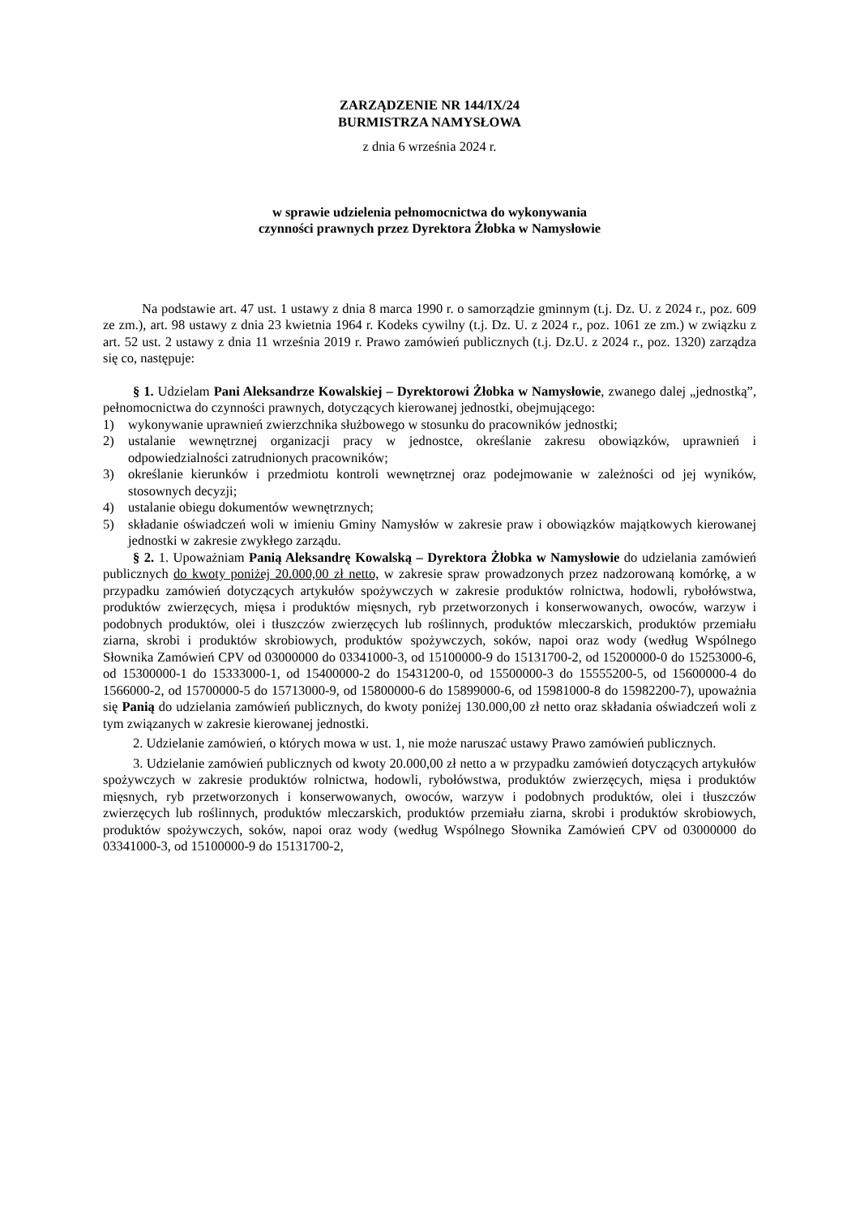ZARZĄDZENIE NR 144/IX/24
BURMISTRZA NAMYSŁOWA
z dnia 6 września 2024 r.
w sprawie udzielenia pełnomocnictwa do wykonywania
czynności prawnych przez Dyrektora Żłobka w Namysłowie
Na podstawie art. 47 ust. 1 ustawy z dnia 8 marca 1990 r. o samorządzie gminnym (t.j. Dz. U. z 2024 r., poz. 609 ze zm.), art. 98 ustawy z dnia 23 kwietnia 1964 r. Kodeks cywilny (t.j. Dz. U. z 2024 r., poz. 1061 ze zm.) w związku z art. 52 ust. 2 ustawy z dnia 11 września 2019 r. Prawo zamówień publicznych (t.j. Dz.U. z 2024 r., poz. 1320) zarządza się co, następuje:
§ 1. Udzielam Pani Aleksandrze Kowalskiej – Dyrektorowi Żłobka w Namysłowie, zwanego dalej „jednostką”, pełnomocnictwa do czynności prawnych, dotyczących kierowanej jednostki, obejmującego:
1) wykonywanie uprawnień zwierzchnika służbowego w stosunku do pracowników jednostki;
2) ustalanie wewnętrznej organizacji pracy w jednostce, określanie zakresu obowiązków, uprawnień i odpowiedzialności zatrudnionych pracowników;
3) określanie kierunków i przedmiotu kontroli wewnętrznej oraz podejmowanie w zależności od jej wyników, stosownych decyzji;
4) ustalanie obiegu dokumentów wewnętrznych;
5) składanie oświadczeń woli w imieniu Gminy Namysłów w zakresie praw i obowiązków majątkowych kierowanej jednostki w zakresie zwykłego zarządu.
§ 2. 1. Upoważniam Panią Aleksandrę Kowalską – Dyrektora Żłobka w Namysłowie do udzielania zamówień publicznych do kwoty poniżej 20.000,00 zł netto, w zakresie spraw prowadzonych przez nadzorowaną komórkę, a w przypadku zamówień dotyczących artykułów spożywczych w zakresie produktów rolnictwa, hodowli, rybołówstwa, produktów zwierzęcych, mięsa i produktów mięsnych, ryb przetworzonych i konserwowanych, owoców, warzyw i podobnych produktów, olei i tłuszczów zwierzęcych lub roślinnych, produktów mleczarskich, produktów przemiału ziarna, skrobi i produktów skrobiowych, produktów spożywczych, soków, napoi oraz wody (według Wspólnego Słownika Zamówień CPV od 03000000 do 03341000-3, od 15100000-9 do 15131700-2, od 15200000-0 do 15253000-6, od 15300000-1 do 15333000-1, od 15400000-2 do 15431200-0, od 15500000-3 do 15555200-5, od 15600000-4 do 1566000-2, od 15700000-5 do 15713000-9, od 15800000-6 do 15899000-6, od 15981000-8 do 15982200-7), upoważnia się Panią do udzielania zamówień publicznych, do kwoty poniżej 130.000,00 zł netto oraz składania oświadczeń woli z tym związanych w zakresie kierowanej jednostki.
2. Udzielanie zamówień, o których mowa w ust. 1, nie może naruszać ustawy Prawo zamówień publicznych.
3. Udzielanie zamówień publicznych od kwoty 20.000,00 zł netto a w przypadku zamówień dotyczących artykułów spożywczych w zakresie produktów rolnictwa, hodowli, rybołówstwa, produktów zwierzęcych, mięsa i produktów mięsnych, ryb przetworzonych i konserwowanych, owoców, warzyw i podobnych produktów, olei i tłuszczów zwierzęcych lub roślinnych, produktów mleczarskich, produktów przemiału ziarna, skrobi i produktów skrobiowych, produktów spożywczych, soków, napoi oraz wody (według Wspólnego Słownika Zamówień CPV od 03000000 do 03341000-3, od 15100000-9 do 15131700-2,